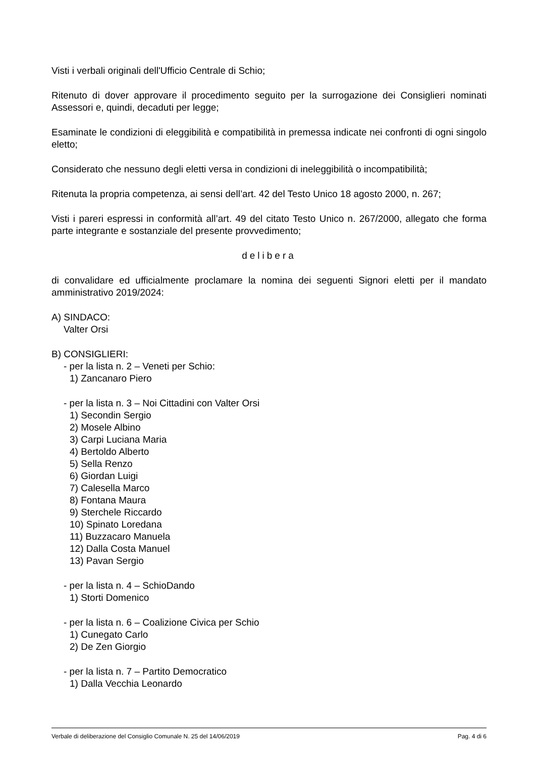Visti i verbali originali dell'Ufficio Centrale di Schio;
Ritenuto di dover approvare il procedimento seguito per la surrogazione dei Consiglieri nominati Assessori e, quindi, decaduti per legge;
Esaminate le condizioni di eleggibilità e compatibilità in premessa indicate nei confronti di ogni singolo eletto;
Considerato che nessuno degli eletti versa in condizioni di ineleggibilità o incompatibilità;
Ritenuta la propria competenza, ai sensi dell’art. 42 del Testo Unico 18 agosto 2000, n. 267;
Visti i pareri espressi in conformità all’art. 49 del citato Testo Unico n. 267/2000, allegato che forma parte integrante e sostanziale del presente provvedimento;
delibera
di convalidare ed ufficialmente proclamare la nomina dei seguenti Signori eletti per il mandato amministrativo 2019/2024:
A) SINDACO:
Valter Orsi
B) CONSIGLIERI:
- per la lista n. 2 – Veneti per Schio:
1) Zancanaro Piero
- per la lista n. 3 – Noi Cittadini con Valter Orsi
1) Secondin Sergio
2) Mosele Albino
3) Carpi Luciana Maria
4) Bertoldo Alberto
5) Sella Renzo
6) Giordan Luigi
7) Calesella Marco
8) Fontana Maura
9) Sterchele Riccardo
10) Spinato Loredana
11) Buzzacaro Manuela
12) Dalla Costa Manuel
13) Pavan Sergio
- per la lista n. 4 – SchioDando
1) Storti Domenico
- per la lista n. 6 – Coalizione Civica per Schio
1) Cunegato Carlo
2) De Zen Giorgio
- per la lista n. 7 – Partito Democratico
1) Dalla Vecchia Leonardo
Verbale di deliberazione del Consiglio Comunale N. 25 del 14/06/2019 Pag. 4 di 6